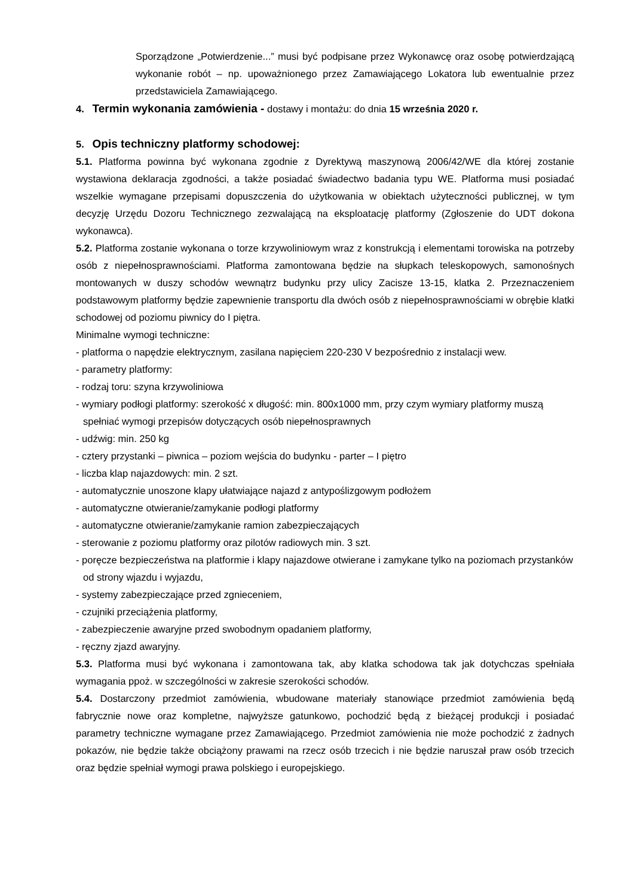Sporządzone „Potwierdzenie...” musi być podpisane przez Wykonawcę oraz osobę potwierdzającą wykonanie robót – np. upoważnionego przez Zamawiającego Lokatora lub ewentualnie przez przedstawiciela Zamawiającego.
4. Termin wykonania zamówienia - dostawy i montażu: do dnia 15 września 2020 r.
5. Opis techniczny platformy schodowej:
5.1. Platforma powinna być wykonana zgodnie z Dyrektywą maszynową 2006/42/WE dla której zostanie wystawiona deklaracja zgodności, a także posiadać świadectwo badania typu WE. Platforma musi posiadać wszelkie wymagane przepisami dopuszczenia do użytkowania w obiektach użyteczności publicznej, w tym decyzję Urzędu Dozoru Technicznego zezwalającą na eksploatację platformy (Zgłoszenie do UDT dokona wykonawca).
5.2. Platforma zostanie wykonana o torze krzywoliniowym wraz z konstrukcją i elementami torowiska na potrzeby osób z niepełnosprawnościami. Platforma zamontowana będzie na słupkach teleskopowych, samonośnych montowanych w duszy schodów wewnątrz budynku przy ulicy Zacisze 13-15, klatka 2. Przeznaczeniem podstawowym platformy będzie zapewnienie transportu dla dwóch osób z niepełnosprawnościami w obrębie klatki schodowej od poziomu piwnicy do I piętra.
Minimalne wymogi techniczne:
- platforma o napędzie elektrycznym, zasilana napięciem 220-230 V bezpośrednio z instalacji wew.
- parametry platformy:
- rodzaj toru: szyna krzywoliniowa
- wymiary podłogi platformy: szerokość x długość: min. 800x1000 mm, przy czym wymiary platformy muszą spełniać wymogi przepisów dotyczących osób niepełnosprawnych
- udźwig: min. 250 kg
- cztery przystanki – piwnica – poziom wejścia do budynku - parter – I piętro
- liczba klap najazdowych: min. 2 szt.
- automatycznie unoszone klapy ułatwiające najazd z antypoślizgowym podłożem
- automatyczne otwieranie/zamykanie podłogi platformy
- automatyczne otwieranie/zamykanie ramion zabezpieczających
- sterowanie z poziomu platformy oraz pilotów radiowych min. 3 szt.
- poręcze bezpieczeństwa na platformie i klapy najazdowe otwierane i zamykane tylko na poziomach przystanków od strony wjazdu i wyjazdu,
- systemy zabezpieczające przed zgnieceniem,
- czujniki przeciążenia platformy,
- zabezpieczenie awaryjne przed swobodnym opadaniem platformy,
- ręczny zjazd awaryjny.
5.3. Platforma musi być wykonana i zamontowana tak, aby klatka schodowa tak jak dotychczas spełniała wymagania ppoż. w szczególności w zakresie szerokości schodów.
5.4. Dostarczony przedmiot zamówienia, wbudowane materiały stanowiące przedmiot zamówienia będą fabrycznie nowe oraz kompletne, najwyższe gatunkowo, pochodzić będą z bieżącej produkcji i posiadać parametry techniczne wymagane przez Zamawiającego. Przedmiot zamówienia nie może pochodzić z żadnych pokazów, nie będzie także obciążony prawami na rzecz osób trzecich i nie będzie naruszał praw osób trzecich oraz będzie spełniał wymogi prawa polskiego i europejskiego.